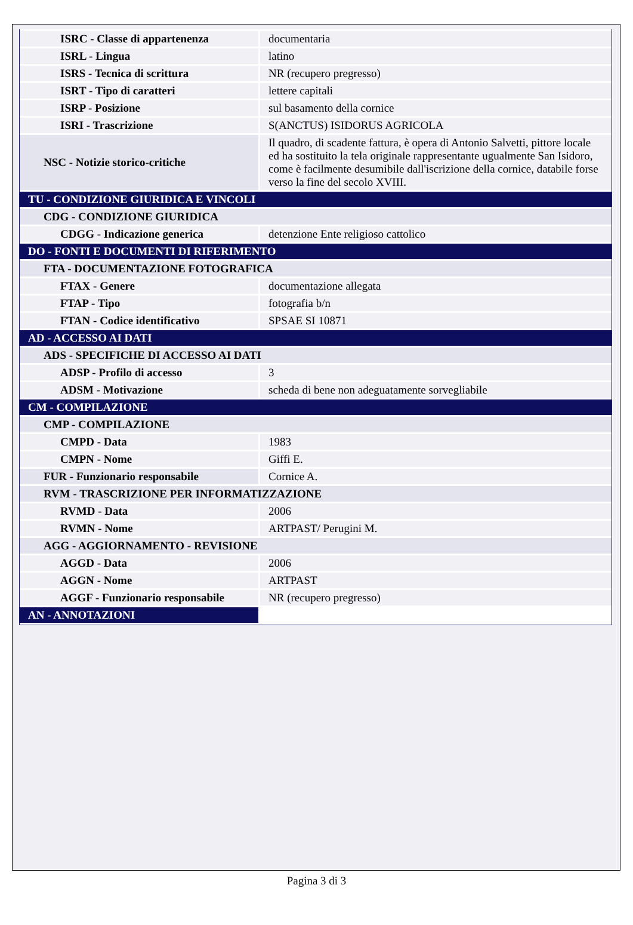| ISRC - Classe di appartenenza | documentaria |
| ISRL - Lingua | latino |
| ISRS - Tecnica di scrittura | NR (recupero pregresso) |
| ISRT - Tipo di caratteri | lettere capitali |
| ISRP - Posizione | sul basamento della cornice |
| ISRI - Trascrizione | S(ANCTUS) ISIDORUS AGRICOLA |
| NSC - Notizie storico-critiche | Il quadro, di scadente fattura, è opera di Antonio Salvetti, pittore locale ed ha sostituito la tela originale rappresentante ugualmente San Isidoro, come è facilmente desumibile dall'iscrizione della cornice, databile forse verso la fine del secolo XVIII. |
| TU - CONDIZIONE GIURIDICA E VINCOLI | |
| CDG - CONDIZIONE GIURIDICA | |
| CDGG - Indicazione generica | detenzione Ente religioso cattolico |
| DO - FONTI E DOCUMENTI DI RIFERIMENTO | |
| FTA - DOCUMENTAZIONE FOTOGRAFICA | |
| FTAX - Genere | documentazione allegata |
| FTAP - Tipo | fotografia b/n |
| FTAN - Codice identificativo | SPSAE SI 10871 |
| AD - ACCESSO AI DATI | |
| ADS - SPECIFICHE DI ACCESSO AI DATI | |
| ADSP - Profilo di accesso | 3 |
| ADSM - Motivazione | scheda di bene non adeguatamente sorvegliabile |
| CM - COMPILAZIONE | |
| CMP - COMPILAZIONE | |
| CMPD - Data | 1983 |
| CMPN - Nome | Giffi E. |
| FUR - Funzionario responsabile | Cornice A. |
| RVM - TRASCRIZIONE PER INFORMATIZZAZIONE | |
| RVMD - Data | 2006 |
| RVMN - Nome | ARTPAST/ Perugini M. |
| AGG - AGGIORNAMENTO - REVISIONE | |
| AGGD - Data | 2006 |
| AGGN - Nome | ARTPAST |
| AGGF - Funzionario responsabile | NR (recupero pregresso) |
| AN - ANNOTAZIONI | |
Pagina 3 di 3